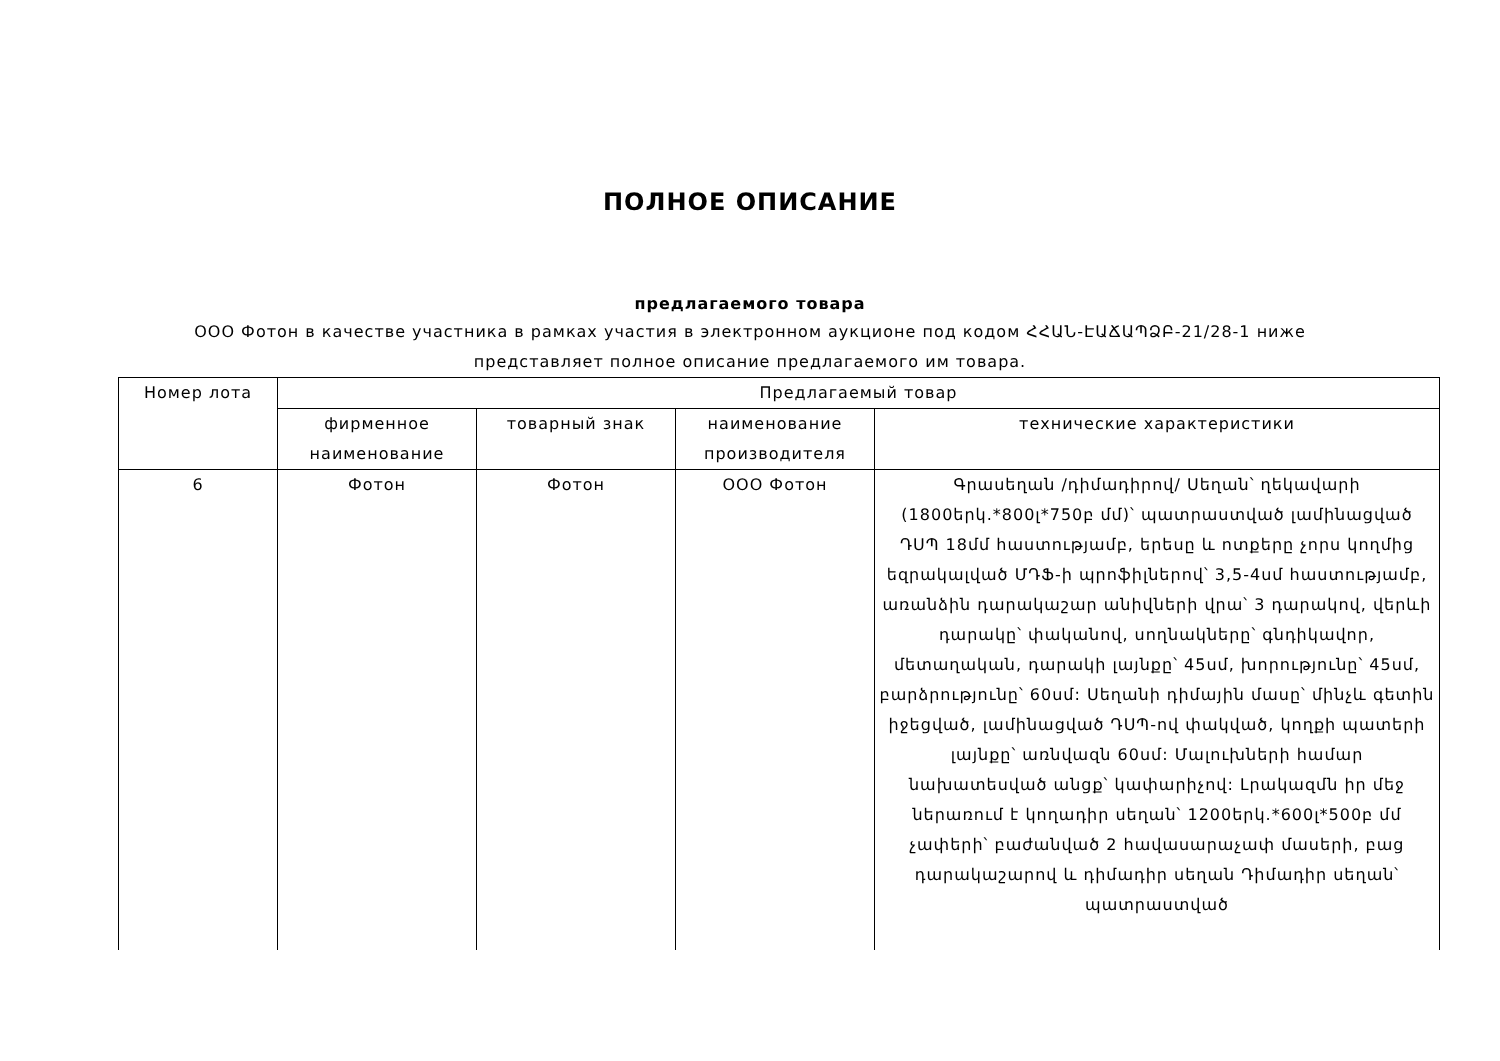ПОЛНОЕ ОПИСАНИЕ
предлагаемого товара
ООО Фотон в качестве участника в рамках участия в электронном аукционе под кодом ՀՀԱՆ-ԷԱՃԱՊՁԲ-21/28-1 ниже представляет полное описание предлагаемого им товара.
| Номер лота | Предлагаемый товар | | | |
| --- | --- | --- | --- | --- |
| | фирменное наименование | товарный знак | наименование производителя | технические характеристики |
| 6 | Фотон | Фотон | ООО Фотон | Գրասեղան /դիմադիրով/ Սեղան՝ ղեկավարի (1800երկ.*800լ*750բ մմ)՝ պատրաստված լամինացված ԴՍՊ 18մմ հաստությամբ, երեսը և ոտքերը չորս կողմից եզրակալված ՄԴՖ-ի պրոֆիլներով՝ 3,5-4սմ հաստությամբ, առանձին դարակաշար անիվների վրա՝ 3 դարակով, վերևի դարակը՝ փականով, սողնակները՝ գնդիկավոր, մետաղական, դարակի լայնքը՝ 45սմ, խորությունը՝ 45սմ, բարձրությունը՝ 60սմ: Սեղանի դիմային մասը՝ մինչև գետին իջեցված, լամինացված ԴՍՊ-ով փակված, կողքի պատերի լայնքը՝ առնվազն 60սմ: Մալուխների համար նախատեսված անցք՝ կափարիչով: Լրակազմն իր մեջ ներառում է կողադիր սեղան՝ 1200երկ.*600լ*500բ մմ չափերի՝ բաժանված 2 հավասարաչափ մասերի, բաց դարակաշարով և դիմադիր սեղան Դիմադիր սեղան՝ պատրաստված |